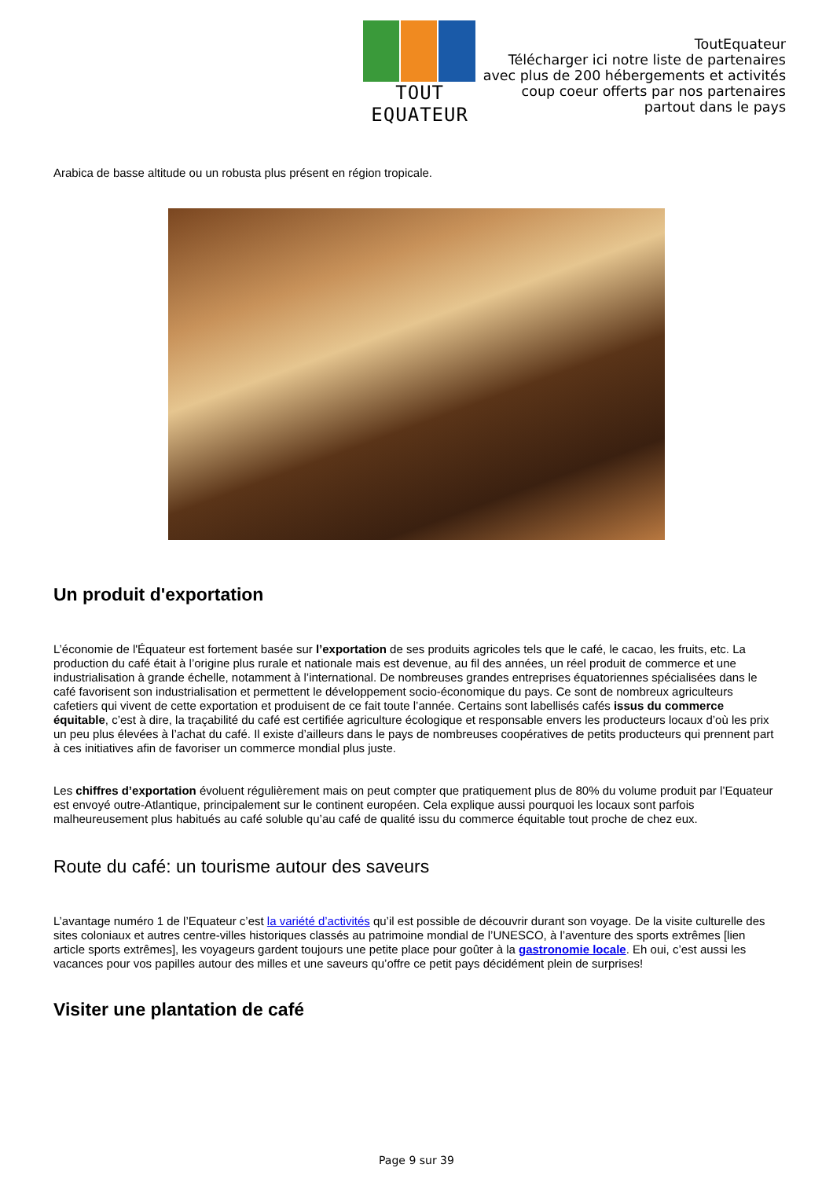TOUT EQUATEUR
ToutEquateur
Télécharger ici notre liste de partenaires
avec plus de 200 hébergements et activités
coup coeur offerts par nos partenaires
partout dans le pays
Arabica de basse altitude ou un robusta plus présent en région tropicale.
Un produit d'exportation
L’économie de l'Équateur est fortement basée sur l’exportation de ses produits agricoles tels que le café, le cacao, les fruits, etc. La production du café était à l’origine plus rurale et nationale mais est devenue, au fil des années, un réel produit de commerce et une industrialisation à grande échelle, notamment à l’international. De nombreuses grandes entreprises équatoriennes spécialisées dans le café favorisent son industrialisation et permettent le développement socio-économique du pays. Ce sont de nombreux agriculteurs cafetiers qui vivent de cette exportation et produisent de ce fait toute l’année. Certains sont labellisés cafés issus du commerce équitable, c’est à dire, la traçabilité du café est certifiée agriculture écologique et responsable envers les producteurs locaux d’où les prix un peu plus élevées à l’achat du café. Il existe d’ailleurs dans le pays de nombreuses coopératives de petits producteurs qui prennent part à ces initiatives afin de favoriser un commerce mondial plus juste.
Les chiffres d’exportation évoluent régulièrement mais on peut compter que pratiquement plus de 80% du volume produit par l’Equateur est envoyé outre-Atlantique, principalement sur le continent européen. Cela explique aussi pourquoi les locaux sont parfois malheureusement plus habitués au café soluble qu’au café de qualité issu du commerce équitable tout proche de chez eux.
Route du café: un tourisme autour des saveurs
L’avantage numéro 1 de l’Equateur c’est la variété d’activités qu’il est possible de découvrir durant son voyage. De la visite culturelle des sites coloniaux et autres centre-villes historiques classés au patrimoine mondial de l’UNESCO, à l’aventure des sports extrêmes [lien article sports extrêmes], les voyageurs gardent toujours une petite place pour goûter à la gastronomie locale. Eh oui, c’est aussi les vacances pour vos papilles autour des milles et une saveurs qu’offre ce petit pays décidément plein de surprises!
Visiter une plantation de café
Page 9 sur 39